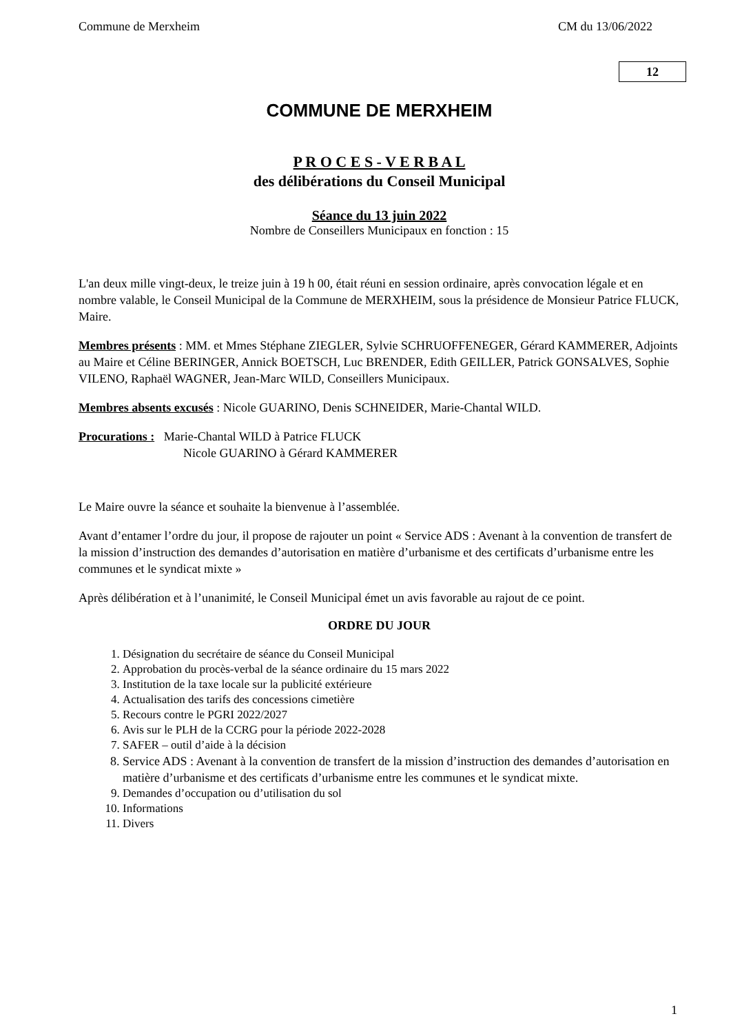Commune de Merxheim CM du 13/06/2022
12
COMMUNE DE MERXHEIM
P R O C E S - V E R B A L
des délibérations du Conseil Municipal
Séance du 13 juin 2022
Nombre de Conseillers Municipaux en fonction : 15
L'an deux mille vingt-deux, le treize juin à 19 h 00, était réuni en session ordinaire, après convocation légale et en nombre valable, le Conseil Municipal de la Commune de MERXHEIM, sous la présidence de Monsieur Patrice FLUCK, Maire.
Membres présents : MM. et Mmes Stéphane ZIEGLER, Sylvie SCHRUOFFENEGER, Gérard KAMMERER, Adjoints au Maire et Céline BERINGER, Annick BOETSCH, Luc BRENDER, Edith GEILLER, Patrick GONSALVES, Sophie VILENO, Raphaël WAGNER, Jean-Marc WILD, Conseillers Municipaux.
Membres absents excusés : Nicole GUARINO, Denis SCHNEIDER, Marie-Chantal WILD.
Procurations : Marie-Chantal WILD à Patrice FLUCK
Nicole GUARINO à Gérard KAMMERER
Le Maire ouvre la séance et souhaite la bienvenue à l’assemblée.
Avant d’entamer l’ordre du jour, il propose de rajouter un point « Service ADS : Avenant à la convention de transfert de la mission d’instruction des demandes d’autorisation en matière d’urbanisme et des certificats d’urbanisme entre les communes et le syndicat mixte »
Après délibération et à l’unanimité, le Conseil Municipal émet un avis favorable au rajout de ce point.
ORDRE DU JOUR
1. Désignation du secrétaire de séance du Conseil Municipal
2. Approbation du procès-verbal de la séance ordinaire du 15 mars 2022
3. Institution de la taxe locale sur la publicité extérieure
4. Actualisation des tarifs des concessions cimetière
5. Recours contre le PGRI 2022/2027
6. Avis sur le PLH de la CCRG pour la période 2022-2028
7. SAFER – outil d’aide à la décision
8. Service ADS : Avenant à la convention de transfert de la mission d’instruction des demandes d’autorisation en matière d’urbanisme et des certificats d’urbanisme entre les communes et le syndicat mixte.
9. Demandes d’occupation ou d’utilisation du sol
10. Informations
11. Divers
1